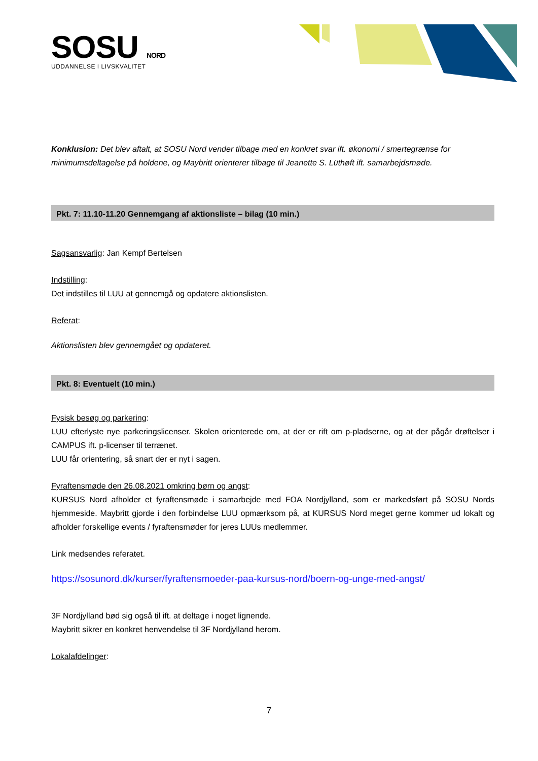SOSU NORD
UDDANNELSE I LIVSKVALITET
Konklusion: Det blev aftalt, at SOSU Nord vender tilbage med en konkret svar ift. økonomi / smertegrænse for minimumsdeltagelse på holdene, og Maybritt orienterer tilbage til Jeanette S. Lüthøft ift. samarbejdsmøde.
Pkt. 7: 11.10-11.20 Gennemgang af aktionsliste – bilag (10 min.)
Sagsansvarlig: Jan Kempf Bertelsen
Indstilling:
Det indstilles til LUU at gennemgå og opdatere aktionslisten.
Referat:
Aktionslisten blev gennemgået og opdateret.
Pkt. 8: Eventuelt (10 min.)
Fysisk besøg og parkering:
LUU efterlyste nye parkeringslicenser. Skolen orienterede om, at der er rift om p-pladserne, og at der pågår drøftelser i CAMPUS ift. p-licenser til terrænet.
LUU får orientering, så snart der er nyt i sagen.
Fyraftensmøde den 26.08.2021 omkring børn og angst:
KURSUS Nord afholder et fyraftensmøde i samarbejde med FOA Nordjylland, som er markedsført på SOSU Nords hjemmeside. Maybritt gjorde i den forbindelse LUU opmærksom på, at KURSUS Nord meget gerne kommer ud lokalt og afholder forskellige events / fyraftensmøder for jeres LUUs medlemmer.
Link medsendes referatet.
https://sosunord.dk/kurser/fyraftensmoeder-paa-kursus-nord/boern-og-unge-med-angst/
3F Nordjylland bød sig også til ift. at deltage i noget lignende.
Maybritt sikrer en konkret henvendelse til 3F Nordjylland herom.
Lokalafdelinger:
7